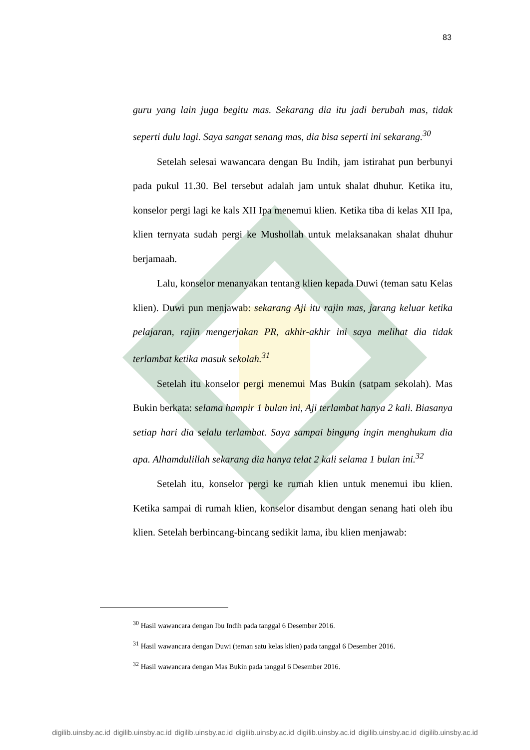83
guru yang lain juga begitu mas. Sekarang dia itu jadi berubah mas, tidak seperti dulu lagi. Saya sangat senang mas, dia bisa seperti ini sekarang.<sup>30</sup>
Setelah selesai wawancara dengan Bu Indih, jam istirahat pun berbunyi pada pukul 11.30. Bel tersebut adalah jam untuk shalat dhuhur. Ketika itu, konselor pergi lagi ke kals XII Ipa menemui klien. Ketika tiba di kelas XII Ipa, klien ternyata sudah pergi ke Mushollah untuk melaksanakan shalat dhuhur berjamaah.
Lalu, konselor menanyakan tentang klien kepada Duwi (teman satu Kelas klien). Duwi pun menjawab: sekarang Aji itu rajin mas, jarang keluar ketika pelajaran, rajin mengerjakan PR, akhir-akhir ini saya melihat dia tidak terlambat ketika masuk sekolah.<sup>31</sup>
Setelah itu konselor pergi menemui Mas Bukin (satpam sekolah). Mas Bukin berkata: selama hampir 1 bulan ini, Aji terlambat hanya 2 kali. Biasanya setiap hari dia selalu terlambat. Saya sampai bingung ingin menghukum dia apa. Alhamdulillah sekarang dia hanya telat 2 kali selama 1 bulan ini.<sup>32</sup>
Setelah itu, konselor pergi ke rumah klien untuk menemui ibu klien. Ketika sampai di rumah klien, konselor disambut dengan senang hati oleh ibu klien. Setelah berbincang-bincang sedikit lama, ibu klien menjawab:
<sup>30</sup> Hasil wawancara dengan Ibu Indih pada tanggal 6 Desember 2016.
<sup>31</sup> Hasil wawancara dengan Duwi (teman satu kelas klien) pada tanggal 6 Desember 2016.
<sup>32</sup> Hasil wawancara dengan Mas Bukin pada tanggal 6 Desember 2016.
digilib.uinsby.ac.id digilib.uinsby.ac.id digilib.uinsby.ac.id digilib.uinsby.ac.id digilib.uinsby.ac.id digilib.uinsby.ac.id digilib.uinsby.ac.id